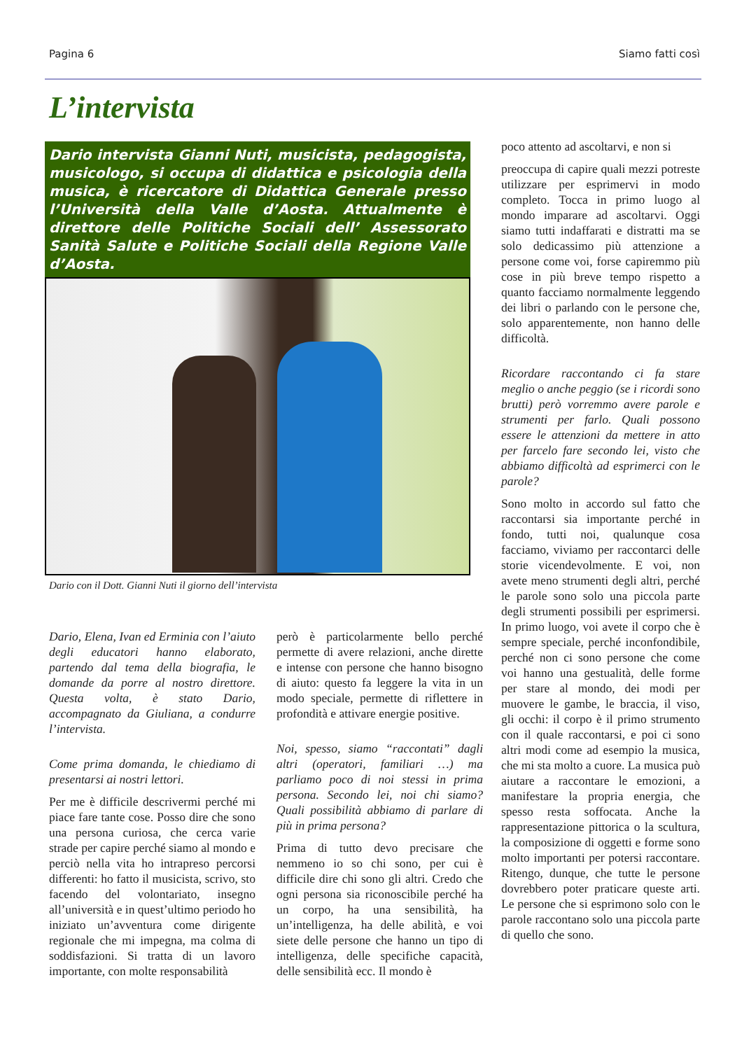Pagina 6 Siamo fatti così
L’intervista
Dario intervista Gianni Nuti, musicista, pedagogista, musicologo, si occupa di didattica e psicologia della musica, è ricercatore di Didattica Generale presso l’Università della Valle d’Aosta. Attualmente è direttore delle Politiche Sociali dell’ Assessorato Sanità Salute e Politiche Sociali della Regione Valle d’Aosta.
Dario con il Dott. Gianni Nuti il giorno dell’intervista
Dario, Elena, Ivan ed Erminia con l’aiuto degli educatori hanno elaborato, partendo dal tema della biografia, le domande da porre al nostro direttore. Questa volta, è stato Dario, accompagnato da Giuliana, a condurre l’intervista.
Come prima domanda, le chiediamo di presentarsi ai nostri lettori.
Per me è difficile descrivermi perché mi piace fare tante cose. Posso dire che sono una persona curiosa, che cerca varie strade per capire perché siamo al mondo e perciò nella vita ho intrapreso percorsi differenti: ho fatto il musicista, scrivo, sto facendo del volontariato, insegno all’università e in quest’ultimo periodo ho iniziato un’avventura come dirigente regionale che mi impegna, ma colma di soddisfazioni. Si tratta di un lavoro importante, con molte responsabilità
però è particolarmente bello perché permette di avere relazioni, anche dirette e intense con persone che hanno bisogno di aiuto: questo fa leggere la vita in un modo speciale, permette di riflettere in profondità e attivare energie positive.
Noi, spesso, siamo “raccontati” dagli altri (operatori, familiari …) ma parliamo poco di noi stessi in prima persona. Secondo lei, noi chi siamo? Quali possibilità abbiamo di parlare di più in prima persona?
Prima di tutto devo precisare che nemmeno io so chi sono, per cui è difficile dire chi sono gli altri. Credo che ogni persona sia riconoscibile perché ha un corpo, ha una sensibilità, ha un’intelligenza, ha delle abilità, e voi siete delle persone che hanno un tipo di intelligenza, delle specifiche capacità, delle sensibilità ecc. Il mondo è
poco attento ad ascoltarvi, e non si
preoccupa di capire quali mezzi potreste utilizzare per esprimervi in modo completo. Tocca in primo luogo al mondo imparare ad ascoltarvi. Oggi siamo tutti indaffarati e distratti ma se solo dedicassimo più attenzione a persone come voi, forse capiremmo più cose in più breve tempo rispetto a quanto facciamo normalmente leggendo dei libri o parlando con le persone che, solo apparentemente, non hanno delle difficoltà.
Ricordare raccontando ci fa stare meglio o anche peggio (se i ricordi sono brutti) però vorremmo avere parole e strumenti per farlo. Quali possono essere le attenzioni da mettere in atto per farcelo fare secondo lei, visto che abbiamo difficoltà ad esprimerci con le parole?
Sono molto in accordo sul fatto che raccontarsi sia importante perché in fondo, tutti noi, qualunque cosa facciamo, viviamo per raccontarci delle storie vicendevolmente. E voi, non avete meno strumenti degli altri, perché le parole sono solo una piccola parte degli strumenti possibili per esprimersi. In primo luogo, voi avete il corpo che è sempre speciale, perché inconfondibile, perché non ci sono persone che come voi hanno una gestualità, delle forme per stare al mondo, dei modi per muovere le gambe, le braccia, il viso, gli occhi: il corpo è il primo strumento con il quale raccontarsi, e poi ci sono altri modi come ad esempio la musica, che mi sta molto a cuore. La musica può aiutare a raccontare le emozioni, a manifestare la propria energia, che spesso resta soffocata. Anche la rappresentazione pittorica o la scultura, la composizione di oggetti e forme sono molto importanti per potersi raccontare. Ritengo, dunque, che tutte le persone dovrebbero poter praticare queste arti. Le persone che si esprimono solo con le parole raccontano solo una piccola parte di quello che sono.